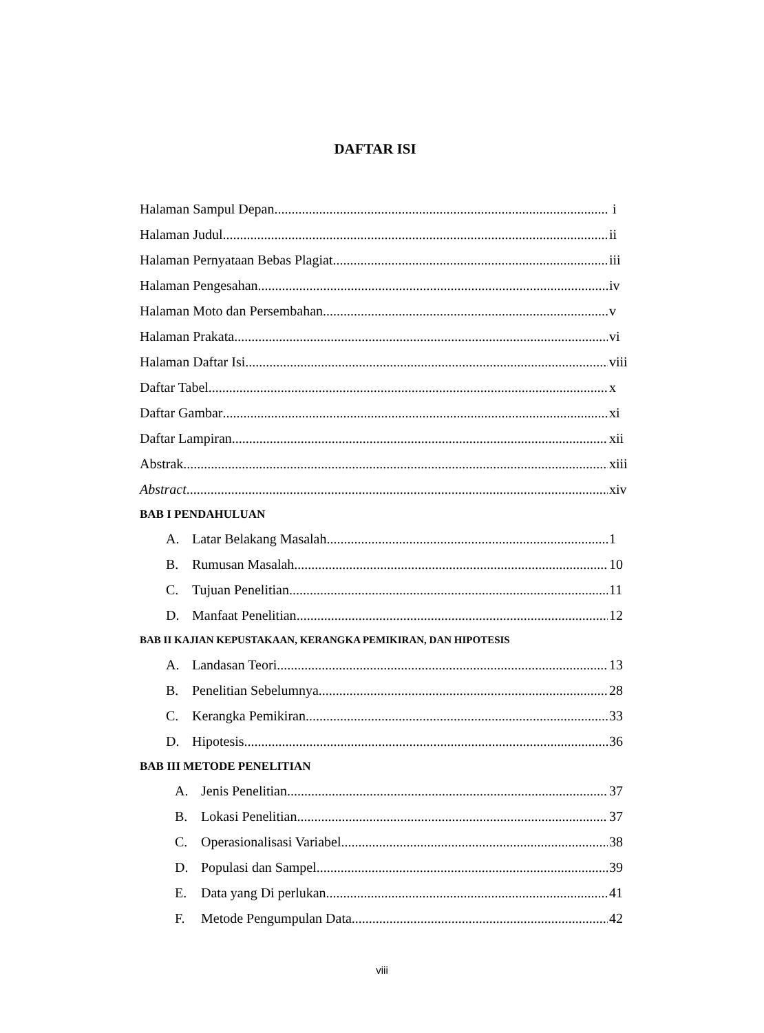DAFTAR ISI
Halaman Sampul Depan i
Halaman Judul ii
Halaman Pernyataan Bebas Plagiat iii
Halaman Pengesahan iv
Halaman Moto dan Persembahan v
Halaman Prakata vi
Halaman Daftar Isi viii
Daftar Tabel x
Daftar Gambar xi
Daftar Lampiran xii
Abstrak xiii
Abstract xiv
BAB I PENDAHULUAN
A. Latar Belakang Masalah 1
B. Rumusan Masalah 10
C. Tujuan Penelitian 11
D. Manfaat Penelitian 12
BAB II KAJIAN KEPUSTAKAAN, KERANGKA PEMIKIRAN, DAN HIPOTESIS
A. Landasan Teori 13
B. Penelitian Sebelumnya 28
C. Kerangka Pemikiran 33
D. Hipotesis 36
BAB III METODE PENELITIAN
A. Jenis Penelitian 37
B. Lokasi Penelitian 37
C. Operasionalisasi Variabel 38
D. Populasi dan Sampel 39
E. Data yang Di perlukan 41
F. Metode Pengumpulan Data 42
viii